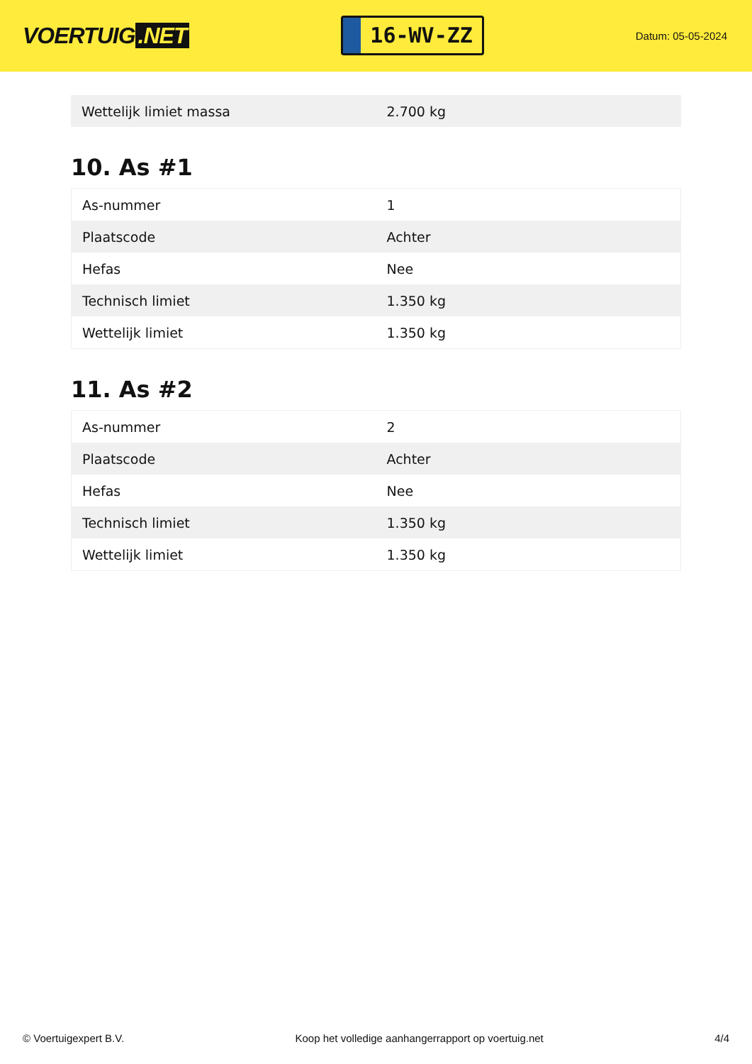VOERTUIG.NET
16-WV-ZZ
Datum: 05-05-2024
| Wettelijk limiet massa | 2.700 kg |
10. As #1
| As-nummer | 1 |
| Plaatscode | Achter |
| Hefas | Nee |
| Technisch limiet | 1.350 kg |
| Wettelijk limiet | 1.350 kg |
11. As #2
| As-nummer | 2 |
| Plaatscode | Achter |
| Hefas | Nee |
| Technisch limiet | 1.350 kg |
| Wettelijk limiet | 1.350 kg |
© Voertuigexpert B.V. Koop het volledige aanhangerrapport op voertuig.net 4/4